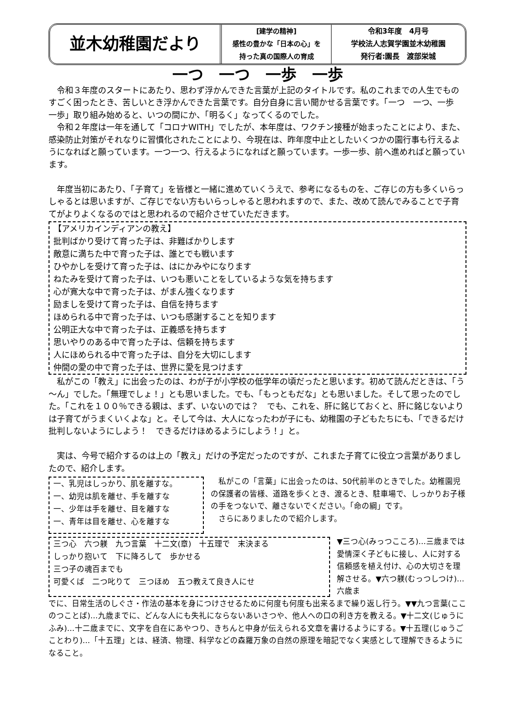並木幼稚園だより
[建学の精神]
感性の豊かな「日本の心」を
持った真の国際人の育成
令和3年度　4月号
学校法人志賀学園並木幼稚園
発行者:園長　渡部栄城
一つ　一つ　一歩　一歩
令和３年度のスタートにあたり、思わず浮かんできた言葉が上記のタイトルです。私のこれまでの人生でものすごく困ったとき、苦しいとき浮かんできた言葉です。自分自身に言い聞かせる言葉です。「一つ　一つ、一歩　一歩」取り組み始めると、いつの間にか、「明るく」なってくるのでした。
令和２年度は一年を通して「コロナWITH」でしたが、本年度は、ワクチン接種が始まったことにより、また、感染防止対策がそれなりに習慣化されたことにより、今現在は、昨年度中止としたいくつかの園行事も行えるようになればと願っています。一つ一つ、行えるようになればと願っています。一歩一歩、前へ進めればと願っています。
年度当初にあたり、「子育て」を皆様と一緒に進めていくうえで、参考になるものを、ご存じの方も多くいらっしゃるとは思いますが、ご存じでない方もいらっしゃると思われますので、また、改めて読んでみることで子育てがよりよくなるのではと思われるので紹介させていただきます。
【アメリカインディアンの教え】
批判ばかり受けて育った子は、非難ばかりします
敵意に満ちた中で育った子は、誰とでも戦います
ひやかしを受けて育った子は、はにかみやになります
ねたみを受けて育った子は、いつも悪いことをしているような気を持ちます
心が寛大な中で育った子は、がまん強くなります
励ましを受けて育った子は、自信を持ちます
ほめられる中で育った子は、いつも感謝することを知ります
公明正大な中で育った子は、正義感を持ちます
思いやりのある中で育った子は、信頼を持ちます
人にほめられる中で育った子は、自分を大切にします
仲間の愛の中で育った子は、世界に愛を見つけます
私がこの「教え」に出会ったのは、わが子が小学校の低学年の頃だったと思います。初めて読んだときは、「う～ん」でした。「無理でしょ！」とも思いました。でも、「もっともだな」とも思いました。そして思ったのでした。「これを１００％できる親は、まず、いないのでは？　でも、これを、肝に銘じておくと、肝に銘じないよりは子育てがうまくいくよな」と。そして今は、大人になったわが子にも、幼稚園の子どもたちにも、「できるだけ批判しないようにしよう！　できるだけほめるようにしよう！」と。
実は、今号で紹介するのは上の「教え」だけの予定だったのですが、これまた子育てに役立つ言葉がありましたので、紹介します。
一、乳児はしっかり、肌を離すな。
一、幼児は肌を離せ、手を離すな
一、少年は手を離せ、目を離すな
一、青年は目を離せ、心を離すな
私がこの「言葉」に出会ったのは、50代前半のときでした。幼稚園児の保護者の皆様、道路を歩くとき、渡るとき、駐車場で、しっかりお子様の手をつないで、離さないでください。「命の綱」です。
さらにありましたので紹介します。
三つ心　六つ躾　九つ言葉　十二文(章)　十五理で　末決まる
しっかり抱いて　下に降ろして　歩かせる
三つ子の魂百までも
可愛くば　二つ叱りて　三つほめ　五つ教えて良き人にせ
▼三つ心(みっつこころ)…三歳までは愛情深く子どもに接し、人に対する信頼感を植え付け、心の大切さを理解させる。▼六つ躾(むっつしつけ)…六歳ま
でに、日常生活のしぐさ・作法の基本を身につけさせるために何度も何度も出来るまで繰り返し行う。▼▼九つ言葉(ここのつことば)…九歳までに、どんな人にも失礼にならないあいさつや、他人への口の利き方を教える。▼十二文(じゅうにふみ)…十二歳までに、文字を自在にあやつり、きちんと中身が伝えられる文章を書けるようにする。▼十五理(じゅうごことわり)…「十五理」とは、経済、物理、科学などの森羅万象の自然の原理を暗記でなく実感として理解できるようになること。